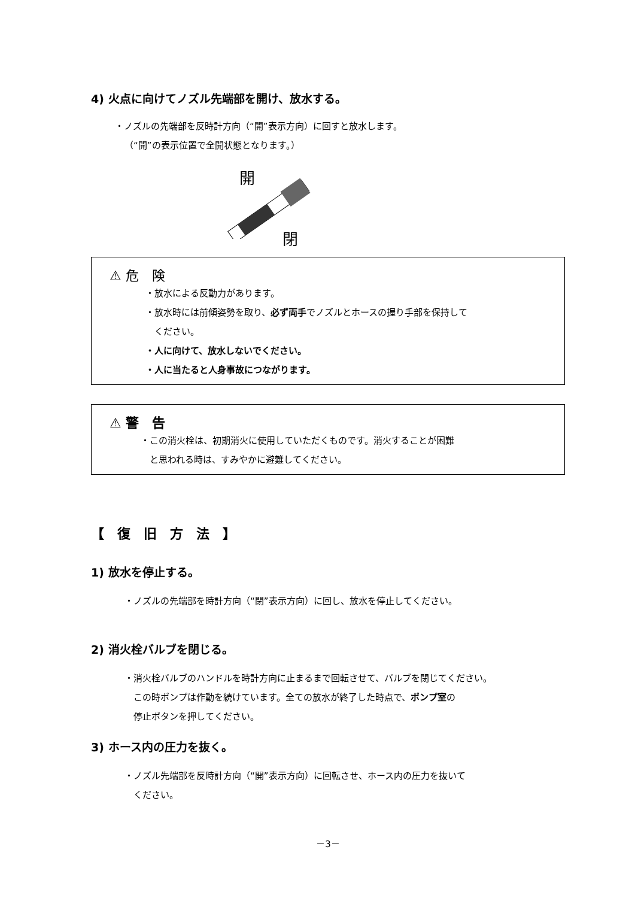4) 火点に向けてノズル先端部を開け、放水する。
・ノズルの先端部を反時計方向（“開”表示方向）に回すと放水します。
（“開”の表示位置で全開状態となります。）
開
閉
⚠ 危　険
・放水による反動力があります。
・放水時には前傾姿勢を取り、必ず両手でノズルとホースの握り手部を保持して
　ください。
・人に向けて、放水しないでください。
・人に当たると人身事故につながります。
⚠ 警　告
・この消火栓は、初期消火に使用していただくものです。消火することが困難
　と思われる時は、すみやかに避難してください。
【　復　旧　方　法　】
1) 放水を停止する。
・ノズルの先端部を時計方向（“閉”表示方向）に回し、放水を停止してください。
2) 消火栓バルブを閉じる。
・消火栓バルブのハンドルを時計方向に止まるまで回転させて、バルブを閉じてください。
　この時ポンプは作動を続けています。全ての放水が終了した時点で、ポンプ室の
　停止ボタンを押してください。
3) ホース内の圧力を抜く。
・ノズル先端部を反時計方向（“開”表示方向）に回転させ、ホース内の圧力を抜いて
　ください。
－3－